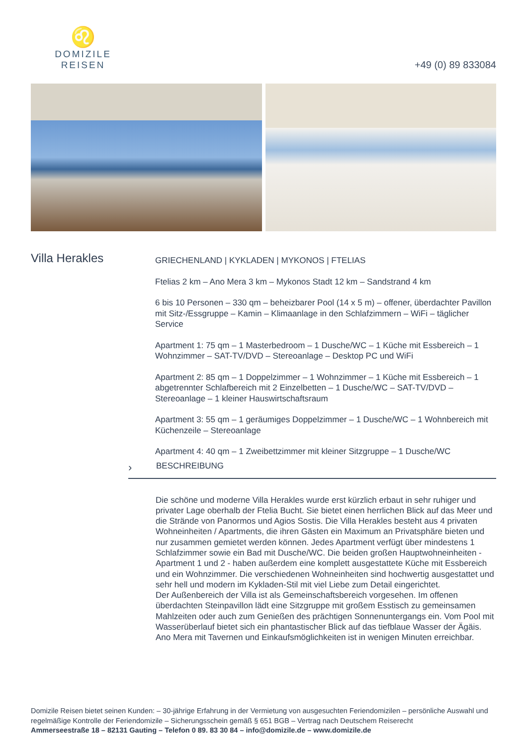♌
DOMIZILE REISEN
+49 (0) 89 833084
Villa Herakles
GRIECHENLAND | KYKLADEN | MYKONOS | FTELIAS
Ftelias 2 km – Ano Mera 3 km – Mykonos Stadt 12 km – Sandstrand 4 km
6 bis 10 Personen – 330 qm – beheizbarer Pool (14 x 5 m) – offener, überdachter Pavillon mit Sitz-/Essgruppe – Kamin – Klimaanlage in den Schlafzimmern – WiFi – täglicher Service
Apartment 1: 75 qm – 1 Masterbedroom – 1 Dusche/WC – 1 Küche mit Essbereich – 1 Wohnzimmer – SAT-TV/DVD – Stereoanlage – Desktop PC und WiFi
Apartment 2: 85 qm – 1 Doppelzimmer – 1 Wohnzimmer – 1 Küche mit Essbereich – 1 abgetrennter Schlafbereich mit 2 Einzelbetten – 1 Dusche/WC – SAT-TV/DVD – Stereoanlage – 1 kleiner Hauswirtschaftsraum
Apartment 3: 55 qm – 1 geräumiges Doppelzimmer – 1 Dusche/WC – 1 Wohnbereich mit Küchenzeile – Stereoanlage
Apartment 4: 40 qm – 1 Zweibettzimmer mit kleiner Sitzgruppe – 1 Dusche/WC
› BESCHREIBUNG
Die schöne und moderne Villa Herakles wurde erst kürzlich erbaut in sehr ruhiger und privater Lage oberhalb der Ftelia Bucht. Sie bietet einen herrlichen Blick auf das Meer und die Strände von Panormos und Agios Sostis. Die Villa Herakles besteht aus 4 privaten Wohneinheiten / Apartments, die ihren Gästen ein Maximum an Privatsphäre bieten und nur zusammen gemietet werden können. Jedes Apartment verfügt über mindestens 1 Schlafzimmer sowie ein Bad mit Dusche/WC. Die beiden großen Hauptwohneinheiten - Apartment 1 und 2 - haben außerdem eine komplett ausgestattete Küche mit Essbereich und ein Wohnzimmer. Die verschiedenen Wohneinheiten sind hochwertig ausgestattet und sehr hell und modern im Kykladen-Stil mit viel Liebe zum Detail eingerichtet.
Der Außenbereich der Villa ist als Gemeinschaftsbereich vorgesehen. Im offenen überdachten Steinpavillon lädt eine Sitzgruppe mit großem Esstisch zu gemeinsamen Mahlzeiten oder auch zum Genießen des prächtigen Sonnenuntergangs ein. Vom Pool mit Wasserüberlauf bietet sich ein phantastischer Blick auf das tiefblaue Wasser der Ägäis. Ano Mera mit Tavernen und Einkaufsmöglichkeiten ist in wenigen Minuten erreichbar.
Domizile Reisen bietet seinen Kunden: – 30-jährige Erfahrung in der Vermietung von ausgesuchten Feriendomizilen – persönliche Auswahl und regelmäßige Kontrolle der Feriendomizile – Sicherungsschein gemäß § 651 BGB – Vertrag nach Deutschem Reiserecht
Ammerseestraße 18 – 82131 Gauting – Telefon 0 89. 83 30 84 – info@domizile.de – www.domizile.de